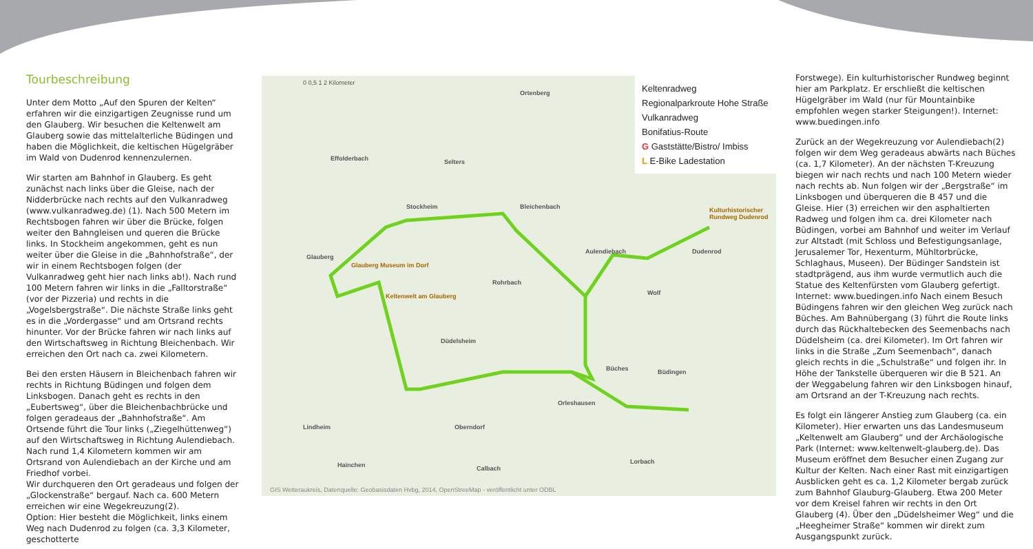Tourbeschreibung
Unter dem Motto „Auf den Spuren der Kelten“ erfahren wir die einzigartigen Zeugnisse rund um den Glauberg. Wir besuchen die Keltenwelt am Glauberg sowie das mittelalterliche Büdingen und haben die Möglichkeit, die keltischen Hügelgräber im Wald von Dudenrod kennenzulernen.
Wir starten am Bahnhof in Glauberg. Es geht zunächst nach links über die Gleise, nach der Nidderbrücke nach rechts auf den Vulkanradweg (www.vulkanradweg.de) (1). Nach 500 Metern im Rechtsbogen fahren wir über die Brücke, folgen weiter den Bahngleisen und queren die Brücke links. In Stockheim angekommen, geht es nun weiter über die Gleise in die „Bahnhofstraße“, der wir in einem Rechtsbogen folgen (der Vulkanradweg geht hier nach links ab!). Nach rund 100 Metern fahren wir links in die „Falltorstraße“ (vor der Pizzeria) und rechts in die „Vogelsbergstraße“. Die nächste Straße links geht es in die „Vordergasse“ und am Ortsrand rechts hinunter. Vor der Brücke fahren wir nach links auf den Wirtschaftsweg in Richtung Bleichenbach. Wir erreichen den Ort nach ca. zwei Kilometern.
Bei den ersten Häusern in Bleichenbach fahren wir rechts in Richtung Büdingen und folgen dem Linksbogen. Danach geht es rechts in den „Eubertsweg“, über die Bleichenbachbrücke und folgen geradeaus der „Bahnhofstraße“. Am Ortsende führt die Tour links („Ziegelhüttenweg“) auf den Wirtschaftsweg in Richtung Aulendiebach.
Nach rund 1,4 Kilometern kommen wir am Ortsrand von Aulendiebach an der Kirche und am Friedhof vorbei.
Wir durchqueren den Ort geradeaus und folgen der „Glockenstraße“ bergauf. Nach ca. 600 Metern erreichen wir eine Wegekreuzung(2).
Option: Hier besteht die Möglichkeit, links einem Weg nach Dudenrod zu folgen (ca. 3,3 Kilometer, geschotterte
0 0,5 1 2 Kilometer
Ortenberg
Effolderbach Selters
Stockheim Bleichenbach
Aulendiebach Dudenrod
Glauberg
Rohrbach
Wolf
Düdelsheim
Büches Büdingen
Orleshausen
Lindheim Oberndorf
Hainchen Calbach
Lorbach
Keltenwelt am Glauberg
Glauberg Museum im Dorf
Kulturhistorischer Rundweg Dudenrod
Keltenradweg
Regionalparkroute Hohe Straße
Vulkanradweg
Bonifatius-Route
G Gaststätte/Bistro/ Imbiss
L E-Bike Ladestation
GIS Wetteraukreis, Datenquelle: Geobasisdaten Hvbg, 2014, OpenStreeMap - veröffentlicht unter ODBL
Forstwege). Ein kulturhistorischer Rundweg beginnt hier am Parkplatz. Er erschließt die keltischen Hügelgräber im Wald (nur für Mountainbike empfohlen wegen starker Steigungen!). Internet: www.buedingen.info
Zurück an der Wegekreuzung vor Aulendiebach(2) folgen wir dem Weg geradeaus abwärts nach Büches (ca. 1,7 Kilometer). An der nächsten T-Kreuzung biegen wir nach rechts und nach 100 Metern wieder nach rechts ab. Nun folgen wir der „Bergstraße“ im Linksbogen und überqueren die B 457 und die Gleise. Hier (3) erreichen wir den asphaltierten Radweg und folgen ihm ca. drei Kilometer nach Büdingen, vorbei am Bahnhof und weiter im Verlauf zur Altstadt (mit Schloss und Befestigungsanlage, Jerusalemer Tor, Hexenturm, Mühltorbrücke, Schlaghaus, Museen). Der Büdinger Sandstein ist stadtprägend, aus ihm wurde vermutlich auch die Statue des Keltenfürsten vom Glauberg gefertigt. Internet: www.buedingen.info Nach einem Besuch Büdingens fahren wir den gleichen Weg zurück nach Büches. Am Bahnübergang (3) führt die Route links durch das Rückhaltebecken des Seemenbachs nach Düdelsheim (ca. drei Kilometer). Im Ort fahren wir links in die Straße „Zum Seemenbach“, danach gleich rechts in die „Schulstraße“ und folgen ihr. In Höhe der Tankstelle überqueren wir die B 521. An der Weggabelung fahren wir den Linksbogen hinauf, am Ortsrand an der T-Kreuzung nach rechts.
Es folgt ein längerer Anstieg zum Glauberg (ca. ein Kilometer). Hier erwarten uns das Landesmuseum „Keltenwelt am Glauberg“ und der Archäologische Park (Internet: www.keltenwelt-glauberg.de). Das Museum eröffnet dem Besucher einen Zugang zur Kultur der Kelten. Nach einer Rast mit einzigartigen Ausblicken geht es ca. 1,2 Kilometer bergab zurück zum Bahnhof Glauburg-Glauberg. Etwa 200 Meter vor dem Kreisel fahren wir rechts in den Ort Glauberg (4). Über den „Düdelsheimer Weg“ und die „Heegheimer Straße“ kommen wir direkt zum Ausgangspunkt zurück.